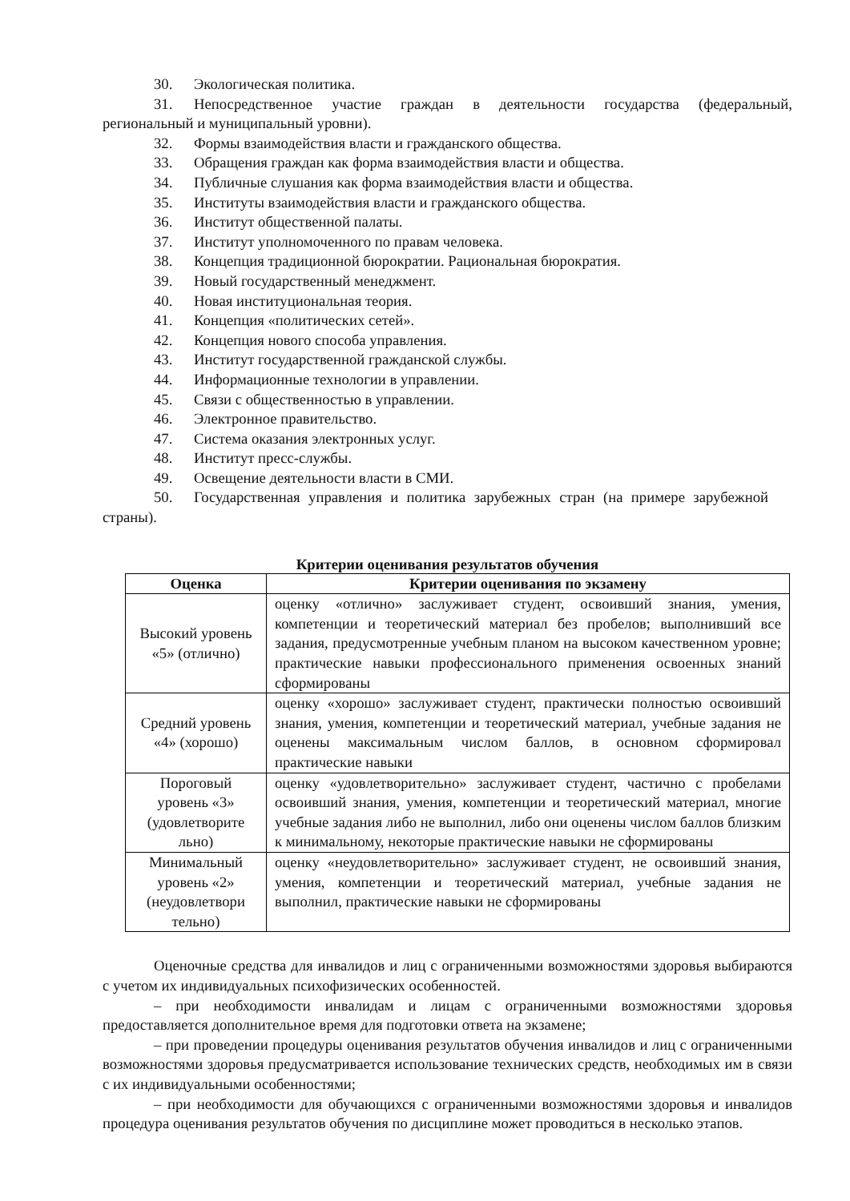30. Экологическая политика.
31. Непосредственное участие граждан в деятельности государства (федеральный, региональный и муниципальный уровни).
32. Формы взаимодействия власти и гражданского общества.
33. Обращения граждан как форма взаимодействия власти и общества.
34. Публичные слушания как форма взаимодействия власти и общества.
35. Институты взаимодействия власти и гражданского общества.
36. Институт общественной палаты.
37. Институт уполномоченного по правам человека.
38. Концепция традиционной бюрократии. Рациональная бюрократия.
39. Новый государственный менеджмент.
40. Новая институциональная теория.
41. Концепция «политических сетей».
42. Концепция нового способа управления.
43. Институт государственной гражданской службы.
44. Информационные технологии в управлении.
45. Связи с общественностью в управлении.
46. Электронное правительство.
47. Система оказания электронных услуг.
48. Институт пресс-службы.
49. Освещение деятельности власти в СМИ.
50. Государственная управления и политика зарубежных стран (на примере зарубежной страны).
Критерии оценивания результатов обучения
| Оценка | Критерии оценивания по экзамену |
| --- | --- |
| Высокий уровень «5» (отлично) | оценку «отлично» заслуживает студент, освоивший знания, умения, компетенции и теоретический материал без пробелов; выполнивший все задания, предусмотренные учебным планом на высоком качественном уровне; практические навыки профессионального применения освоенных знаний сформированы |
| Средний уровень «4» (хорошо) | оценку «хорошо» заслуживает студент, практически полностью освоивший знания, умения, компетенции и теоретический материал, учебные задания не оценены максимальным числом баллов, в основном сформировал практические навыки |
| Пороговый уровень «3» (удовлетворите льно) | оценку «удовлетворительно» заслуживает студент, частично с пробелами освоивший знания, умения, компетенции и теоретический материал, многие учебные задания либо не выполнил, либо они оценены числом баллов близким к минимальному, некоторые практические навыки не сформированы |
| Минимальный уровень «2» (неудовлетвори тельно) | оценку «неудовлетворительно» заслуживает студент, не освоивший знания, умения, компетенции и теоретический материал, учебные задания не выполнил, практические навыки не сформированы |
Оценочные средства для инвалидов и лиц с ограниченными возможностями здоровья выбираются с учетом их индивидуальных психофизических особенностей.
– при необходимости инвалидам и лицам с ограниченными возможностями здоровья предоставляется дополнительное время для подготовки ответа на экзамене;
– при проведении процедуры оценивания результатов обучения инвалидов и лиц с ограниченными возможностями здоровья предусматривается использование технических средств, необходимых им в связи с их индивидуальными особенностями;
– при необходимости для обучающихся с ограниченными возможностями здоровья и инвалидов процедура оценивания результатов обучения по дисциплине может проводиться в несколько этапов.